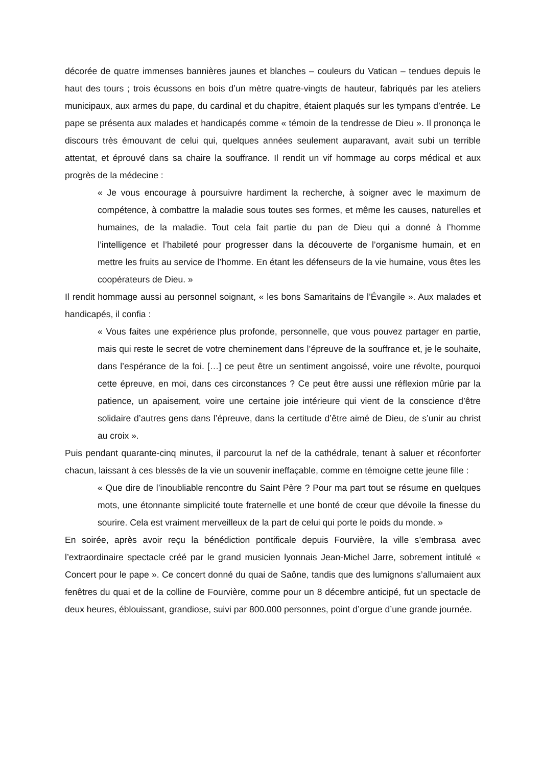décorée de quatre immenses bannières jaunes et blanches – couleurs du Vatican – tendues depuis le haut des tours ; trois écussons en bois d’un mètre quatre-vingts de hauteur, fabriqués par les ateliers municipaux, aux armes du pape, du cardinal et du chapitre, étaient plaqués sur les tympans d’entrée. Le pape se présenta aux malades et handicapés comme « témoin de la tendresse de Dieu ». Il prononça le discours très émouvant de celui qui, quelques années seulement auparavant, avait subi un terrible attentat, et éprouvé dans sa chaire la souffrance. Il rendit un vif hommage au corps médical et aux progrès de la médecine :
« Je vous encourage à poursuivre hardiment la recherche, à soigner avec le maximum de compétence, à combattre la maladie sous toutes ses formes, et même les causes, naturelles et humaines, de la maladie. Tout cela fait partie du pan de Dieu qui a donné à l’homme l’intelligence et l’habileté pour progresser dans la découverte de l’organisme humain, et en mettre les fruits au service de l’homme. En étant les défenseurs de la vie humaine, vous êtes les coopérateurs de Dieu. »
Il rendit hommage aussi au personnel soignant, « les bons Samaritains de l’Évangile ». Aux malades et handicapés, il confia :
« Vous faites une expérience plus profonde, personnelle, que vous pouvez partager en partie, mais qui reste le secret de votre cheminement dans l’épreuve de la souffrance et, je le souhaite, dans l’espérance de la foi. […] ce peut être un sentiment angoissé, voire une révolte, pourquoi cette épreuve, en moi, dans ces circonstances ? Ce peut être aussi une réflexion mûrie par la patience, un apaisement, voire une certaine joie intérieure qui vient de la conscience d’être solidaire d’autres gens dans l’épreuve, dans la certitude d’être aimé de Dieu, de s’unir au christ au croix ».
Puis pendant quarante-cinq minutes, il parcourut la nef de la cathédrale, tenant à saluer et réconforter chacun, laissant à ces blessés de la vie un souvenir ineffaçable, comme en témoigne cette jeune fille :
« Que dire de l’inoubliable rencontre du Saint Père ? Pour ma part tout se résume en quelques mots, une étonnante simplicité toute fraternelle et une bonté de cœur que dévoile la finesse du sourire. Cela est vraiment merveilleux de la part de celui qui porte le poids du monde. »
En soirée, après avoir reçu la bénédiction pontificale depuis Fourvière, la ville s’embrasa avec l’extraordinaire spectacle créé par le grand musicien lyonnais Jean-Michel Jarre, sobrement intitulé « Concert pour le pape ». Ce concert donné du quai de Saône, tandis que des lumignons s’allumaient aux fenêtres du quai et de la colline de Fourvière, comme pour un 8 décembre anticipé, fut un spectacle de deux heures, éblouissant, grandiose, suivi par 800.000 personnes, point d’orgue d’une grande journée.